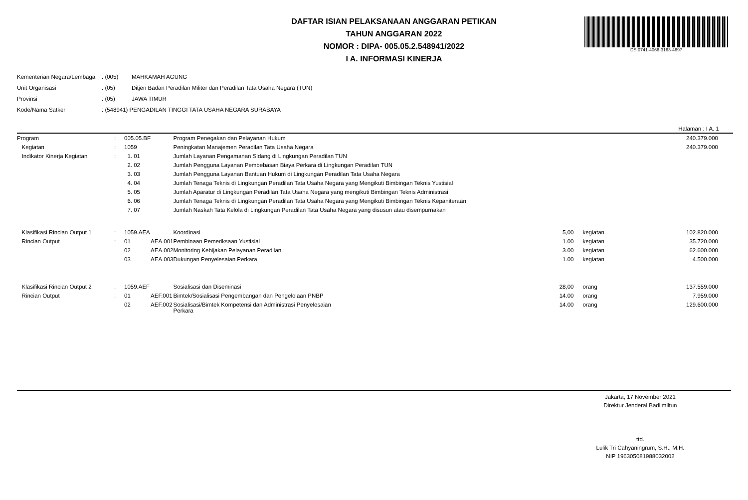DS:0741-4066-3163-4697
DAFTAR ISIAN PELAKSANAAN ANGGARAN PETIKAN
TAHUN ANGGARAN 2022
NOMOR : DIPA- 005.05.2.548941/2022
I A. INFORMASI KINERJA
| Kementerian Negara/Lembaga | : (005) | MAHKAMAH AGUNG |
| Unit Organisasi | : (05) | Ditjen Badan Peradilan Militer dan Peradilan Tata Usaha Negara (TUN) |
| Provinsi | : (05) | JAWA TIMUR |
| Kode/Nama Satker | : (548941) PENGADILAN TINGGI TATA USAHA NEGARA SURABAYA | |
Halaman : I A. 1
| Program | : | 005.05.BF | | Program Penegakan dan Pelayanan Hukum | | | 240.379.000 |
| Kegiatan | : | 1059 | | Peningkatan Manajemen Peradilan Tata Usaha Negara | | | 240.379.000 |
| Indikator Kinerja Kegiatan | : | 1. 01 | | Jumlah Layanan Pengamanan Sidang di Lingkungan Peradilan TUN | | | |
| | | 2. 02 | | Jumlah Pengguna Layanan Pembebasan Biaya Perkara di Lingkungan Peradilan TUN | | | |
| | | 3. 03 | | Jumlah Pengguna Layanan Bantuan Hukum di Lingkungan Peradilan Tata Usaha Negara | | | |
| | | 4. 04 | | Jumlah Tenaga Teknis di Lingkungan Peradilan Tata Usaha Negara yang Mengikuti Bimbingan Teknis Yustisial | | | |
| | | 5. 05 | | Jumlah Aparatur di Lingkungan Peradilan Tata Usaha Negara yang mengikuti Bimbingan Teknis Administrasi | | | |
| | | 6. 06 | | Jumlah Tenaga Teknis di Lingkungan Peradilan Tata Usaha Negara yang Mengikuti Bimbingan Teknis Kepaniteraan | | | |
| | | 7. 07 | | Jumlah Naskah Tata Kelola di Lingkungan Peradilan Tata Usaha Negara yang disusun atau disempurnakan | | | |
| Klasifikasi Rincian Output 1 | : | 1059.AEA | | Koordinasi | 5,00 | kegiatan | 102.820.000 |
| Rincian Output | : | 01 | AEA.001 | Pembinaan Pemeriksaan Yustisial | 1.00 | kegiatan | 35.720.000 |
| | | 02 | AEA.002 | Monitoring Kebijakan Pelayanan Peradilan | 3.00 | kegiatan | 62.600.000 |
| | | 03 | AEA.003 | Dukungan Penyelesaian Perkara | 1.00 | kegiatan | 4.500.000 |
| Klasifikasi Rincian Output 2 | : | 1059.AEF | | Sosialisasi dan Diseminasi | 28,00 | orang | 137.559.000 |
| Rincian Output | : | 01 | AEF.001 | Bimtek/Sosialisasi Pengembangan dan Pengelolaan PNBP | 14.00 | orang | 7.959.000 |
| | | 02 | AEF.002 | Sosialisasi/Bimtek Kompetensi dan Administrasi Penyelesaian Perkara | 14.00 | orang | 129.600.000 |
Jakarta, 17 November 2021
Direktur Jenderal Badilmiltun
ttd.
Lulik Tri Cahyaningrum, S.H., M.H.
NIP 196305081988032002